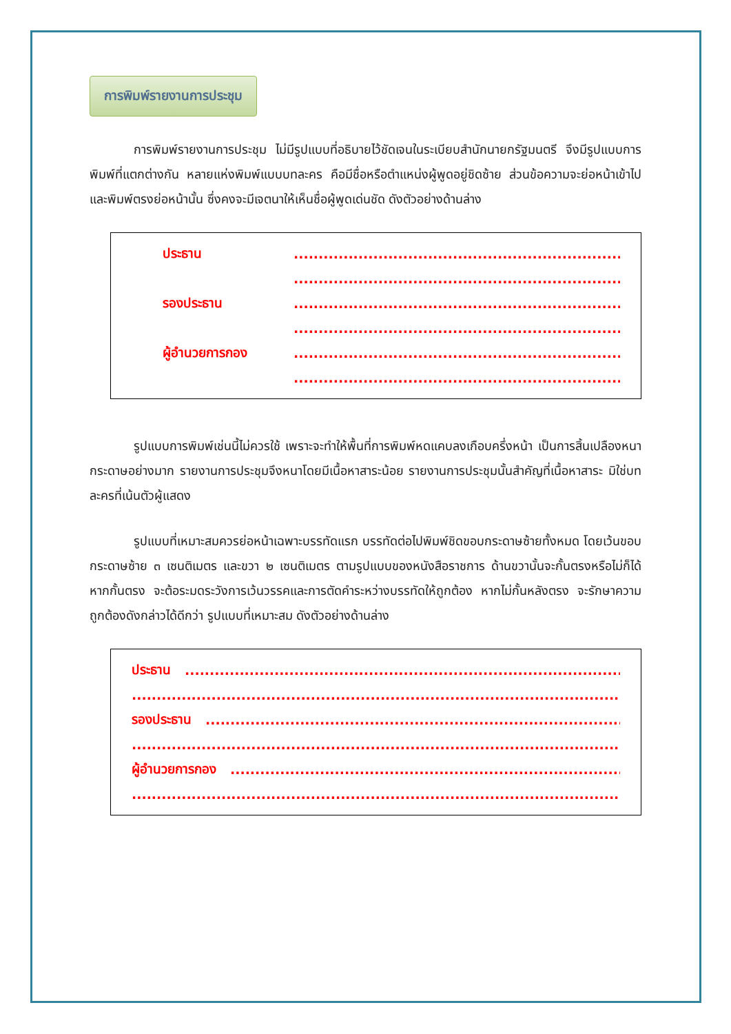การพิมพ์รายงานการประชุม
การพิมพ์รายงานการประชุม ไม่มีรูปแบบที่อธิบายไว้ชัดเจนในระเบียบสำนักนายกรัฐมนตรี จึงมีรูปแบบการพิมพ์ที่แตกต่างกัน หลายแห่งพิมพ์แบบบทละคร คือมีชื่อหรือตำแหน่งผู้พูดอยู่ชิดซ้าย ส่วนข้อความจะย่อหน้าเข้าไปและพิมพ์ตรงย่อหน้านั้น ซึ่งคงจะมีเจตนาให้เห็นชื่อผู้พูดเด่นชัด ดังตัวอย่างด้านล่าง
ประธาน....................................................................................
....................................................................................
รองประธาน....................................................................................
....................................................................................
ผู้อำนวยการกอง....................................................................................
....................................................................................
รูปแบบการพิมพ์เช่นนี้ไม่ควรใช้ เพราะจะทำให้พื้นที่การพิมพ์หดแคบลงเกือบครึ่งหน้า เป็นการสิ้นเปลืองหนากระดาษอย่างมาก รายงานการประชุมจึงหนาโดยมีเนื้อหาสาระน้อย รายงานการประชุมนั้นสำคัญที่เนื้อหาสาระ มิใช่บทละครที่เน้นตัวผู้แสดง
รูปแบบที่เหมาะสมควรย่อหน้าเฉพาะบรรทัดแรก บรรทัดต่อไปพิมพ์ชิดขอบกระดาษซ้ายทั้งหมด โดยเว้นขอบกระดาษซ้าย ๓ เซนติเมตร และขวา ๒ เซนติเมตร ตามรูปแบบของหนังสือราชการ ด้านขวานั้นจะกั้นตรงหรือไม่ก็ได้ หากกั้นตรง จะต้อระมดระวังการเว้นวรรคและการตัดคำระหว่างบรรทัดให้ถูกต้อง หากไม่กั้นหลังตรง จะรักษาความถูกต้องดังกล่าวได้ดีกว่า รูปแบบที่เหมาะสม ดังตัวอย่างด้านล่าง
ประธาน..............................................................................................................
..............................................................................................................
รองประธาน..............................................................................................................
..............................................................................................................
ผู้อำนวยการกอง..............................................................................................................
..............................................................................................................